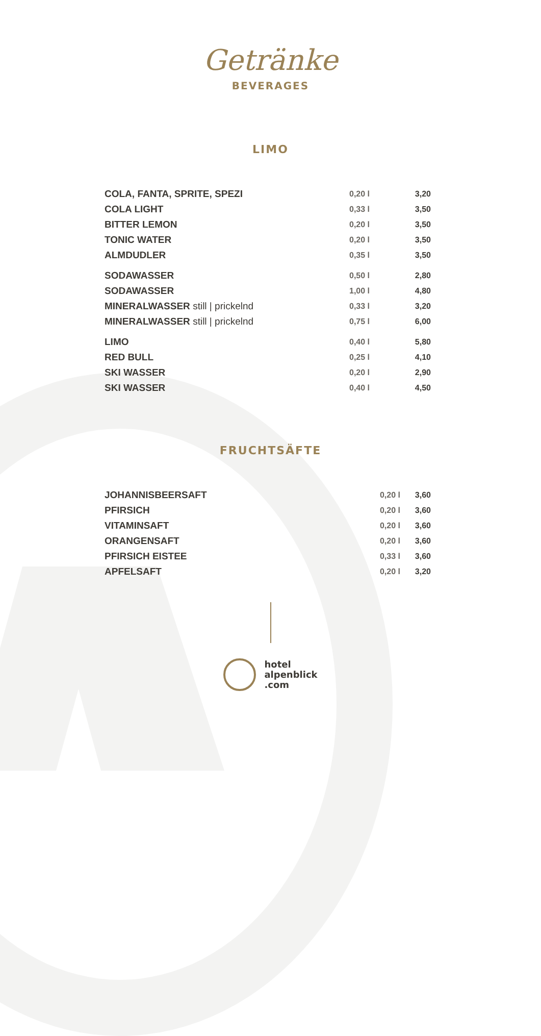Getränke
BEVERAGES
LIMO
| COLA, FANTA, SPRITE, SPEZI | 0,20 l | 3,20 |
| COLA LIGHT | 0,33 l | 3,50 |
| BITTER LEMON | 0,20 l | 3,50 |
| TONIC WATER | 0,20 l | 3,50 |
| ALMDUDLER | 0,35 l | 3,50 |
| SODAWASSER | 0,50 l | 2,80 |
| SODAWASSER | 1,00 l | 4,80 |
| MINERALWASSER still / prickelnd | 0,33 l | 3,20 |
| MINERALWASSER still / prickelnd | 0,75 l | 6,00 |
| LIMO | 0,40 l | 5,80 |
| RED BULL | 0,25 l | 4,10 |
| SKI WASSER | 0,20 l | 2,90 |
| SKI WASSER | 0,40 l | 4,50 |
FRUCHTSÄFTE
| JOHANNISBEERSAFT | 0,20 l | 3,60 |
| PFIRSICH | 0,20 l | 3,60 |
| VITAMINSAFT | 0,20 l | 3,60 |
| ORANGENSAFT | 0,20 l | 3,60 |
| PFIRSICH EISTEE | 0,33 l | 3,60 |
| APFELSAFT | 0,20 l | 3,20 |
hotel
alpenblick
.com